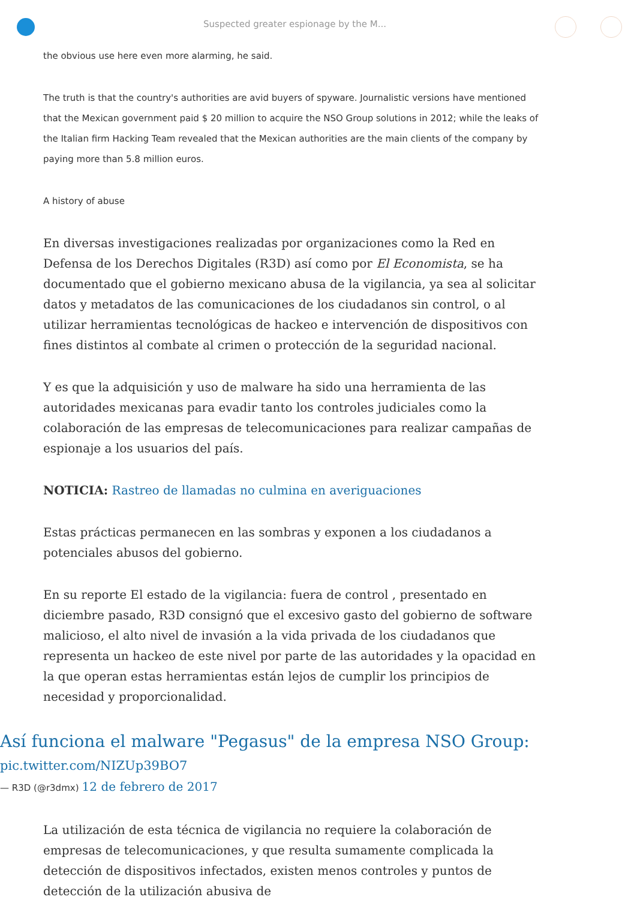Suspected greater espionage by the M...
the obvious use here even more alarming, he said.
The truth is that the country's authorities are avid buyers of spyware. Journalistic versions have mentioned that the Mexican government paid $ 20 million to acquire the NSO Group solutions in 2012; while the leaks of the Italian firm Hacking Team revealed that the Mexican authorities are the main clients of the company by paying more than 5.8 million euros.
A history of abuse
En diversas investigaciones realizadas por organizaciones como la Red en Defensa de los Derechos Digitales (R3D) así como por El Economista, se ha documentado que el gobierno mexicano abusa de la vigilancia, ya sea al solicitar datos y metadatos de las comunicaciones de los ciudadanos sin control, o al utilizar herramientas tecnológicas de hackeo e intervención de dispositivos con fines distintos al combate al crimen o protección de la seguridad nacional.
Y es que la adquisición y uso de malware ha sido una herramienta de las autoridades mexicanas para evadir tanto los controles judiciales como la colaboración de las empresas de telecomunicaciones para realizar campañas de espionaje a los usuarios del país.
NOTICIA: Rastreo de llamadas no culmina en averiguaciones
Estas prácticas permanecen en las sombras y exponen a los ciudadanos a potenciales abusos del gobierno.
En su reporte El estado de la vigilancia: fuera de control , presentado en diciembre pasado, R3D consignó que el excesivo gasto del gobierno de software malicioso, el alto nivel de invasión a la vida privada de los ciudadanos que representa un hackeo de este nivel por parte de las autoridades y la opacidad en la que operan estas herramientas están lejos de cumplir los principios de necesidad y proporcionalidad.
Así funciona el malware "Pegasus" de la empresa NSO Group:
pic.twitter.com/NIZUp39BO7
— R3D (@r3dmx) 12 de febrero de 2017
La utilización de esta técnica de vigilancia no requiere la colaboración de empresas de telecomunicaciones, y que resulta sumamente complicada la detección de dispositivos infectados, existen menos controles y puntos de detección de la utilización abusiva de